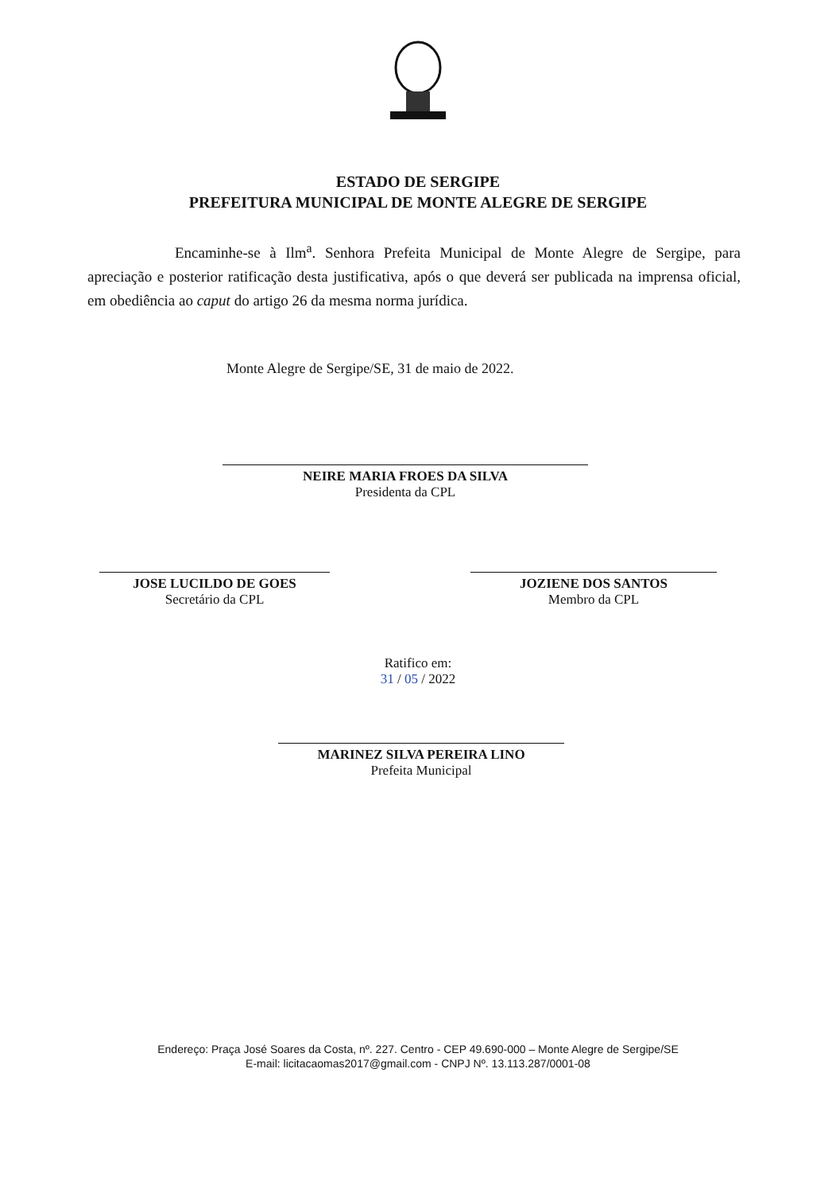ESTADO DE SERGIPE
PREFEITURA MUNICIPAL DE MONTE ALEGRE DE SERGIPE
Encaminhe-se à Ilm<sup>a</sup>. Senhora Prefeita Municipal de Monte Alegre de Sergipe, para apreciação e posterior ratificação desta justificativa, após o que deverá ser publicada na imprensa oficial, em obediência ao caput do artigo 26 da mesma norma jurídica.
Monte Alegre de Sergipe/SE, 31 de maio de 2022.
NEIRE MARIA FROES DA SILVA
Presidenta da CPL
JOSE LUCILDO DE GOES
Secretário da CPL
JOZIENE DOS SANTOS
Membro da CPL
Ratifico em:
31 / 05 / 2022
MARINEZ SILVA PEREIRA LINO
Prefeita Municipal
Endereço: Praça José Soares da Costa, nº. 227. Centro - CEP 49.690-000 – Monte Alegre de Sergipe/SE
E-mail: licitacaomas2017@gmail.com - CNPJ Nº. 13.113.287/0001-08